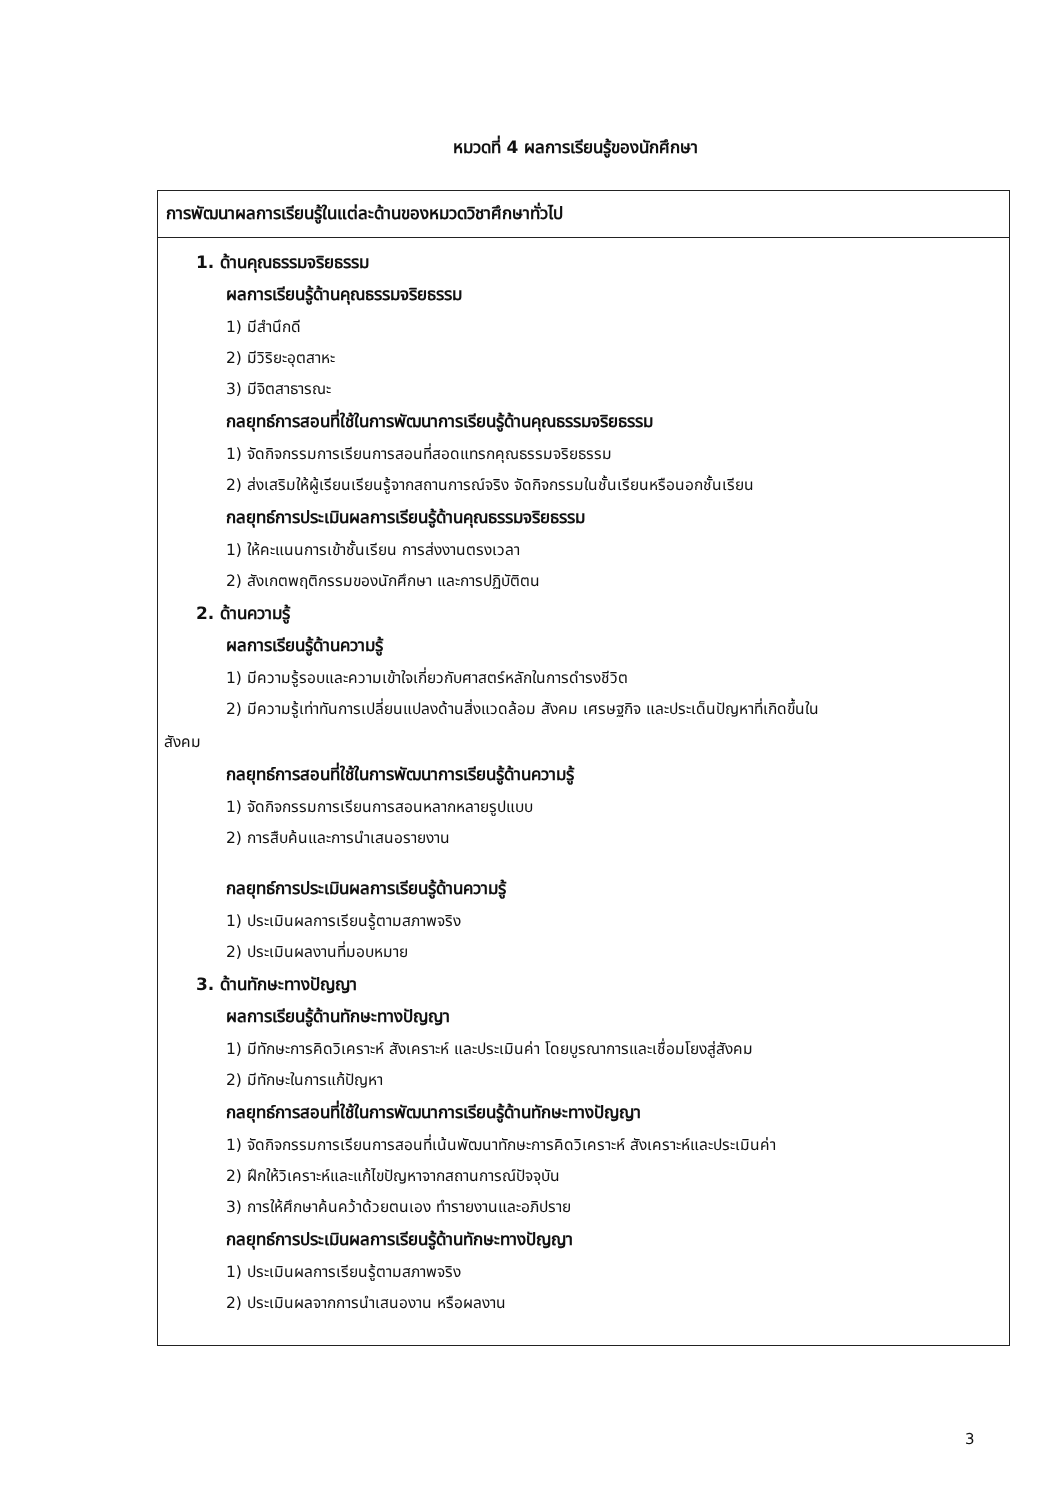หมวดที่ 4 ผลการเรียนรู้ของนักศึกษา
| การพัฒนาผลการเรียนรู้ในแต่ละด้านของหมวดวิชาศึกษาทั่วไป |
| --- |
| 1. ด้านคุณธรรมจริยธรรม ผลการเรียนรู้ด้านคุณธรรมจริยธรรม 1) มีสำนึกดี 2) มีวิริยะอุตสาหะ 3) มีจิตสาธารณะ กลยุทธ์การสอนที่ใช้ในการพัฒนาการเรียนรู้ด้านคุณธรรมจริยธรรม 1) จัดกิจกรรมการเรียนการสอนที่สอดแทรกคุณธรรมจริยธรรม 2) ส่งเสริมให้ผู้เรียนเรียนรู้จากสถานการณ์จริง จัดกิจกรรมในชั้นเรียนหรือนอกชั้นเรียน กลยุทธ์การประเมินผลการเรียนรู้ด้านคุณธรรมจริยธรรม 1) ให้คะแนนการเข้าชั้นเรียน การส่งงานตรงเวลา 2) สังเกตพฤติกรรมของนักศึกษา และการปฏิบัติตน 2. ด้านความรู้ ผลการเรียนรู้ด้านความรู้ 1) มีความรู้รอบและความเข้าใจเกี่ยวกับศาสตร์หลักในการดำรงชีวิต 2) มีความรู้เท่าทันการเปลี่ยนแปลงด้านสิ่งแวดล้อม สังคม เศรษฐกิจ และประเด็นปัญหาที่เกิดขึ้นใน สังคม กลยุทธ์การสอนที่ใช้ในการพัฒนาการเรียนรู้ด้านความรู้ 1) จัดกิจกรรมการเรียนการสอนหลากหลายรูปแบบ 2) การสืบค้นและการนำเสนอรายงาน กลยุทธ์การประเมินผลการเรียนรู้ด้านความรู้ 1) ประเมินผลการเรียนรู้ตามสภาพจริง 2) ประเมินผลงานที่มอบหมาย 3. ด้านทักษะทางปัญญา ผลการเรียนรู้ด้านทักษะทางปัญญา 1) มีทักษะการคิดวิเคราะห์ สังเคราะห์ และประเมินค่า โดยบูรณาการและเชื่อมโยงสู่สังคม 2) มีทักษะในการแก้ปัญหา กลยุทธ์การสอนที่ใช้ในการพัฒนาการเรียนรู้ด้านทักษะทางปัญญา 1) จัดกิจกรรมการเรียนการสอนที่เน้นพัฒนาทักษะการคิดวิเคราะห์ สังเคราะห์และประเมินค่า 2) ฝึกให้วิเคราะห์และแก้ไขปัญหาจากสถานการณ์ปัจจุบัน 3) การให้ศึกษาค้นคว้าด้วยตนเอง ทำรายงานและอภิปราย กลยุทธ์การประเมินผลการเรียนรู้ด้านทักษะทางปัญญา 1) ประเมินผลการเรียนรู้ตามสภาพจริง 2) ประเมินผลจากการนำเสนองาน หรือผลงาน |
3